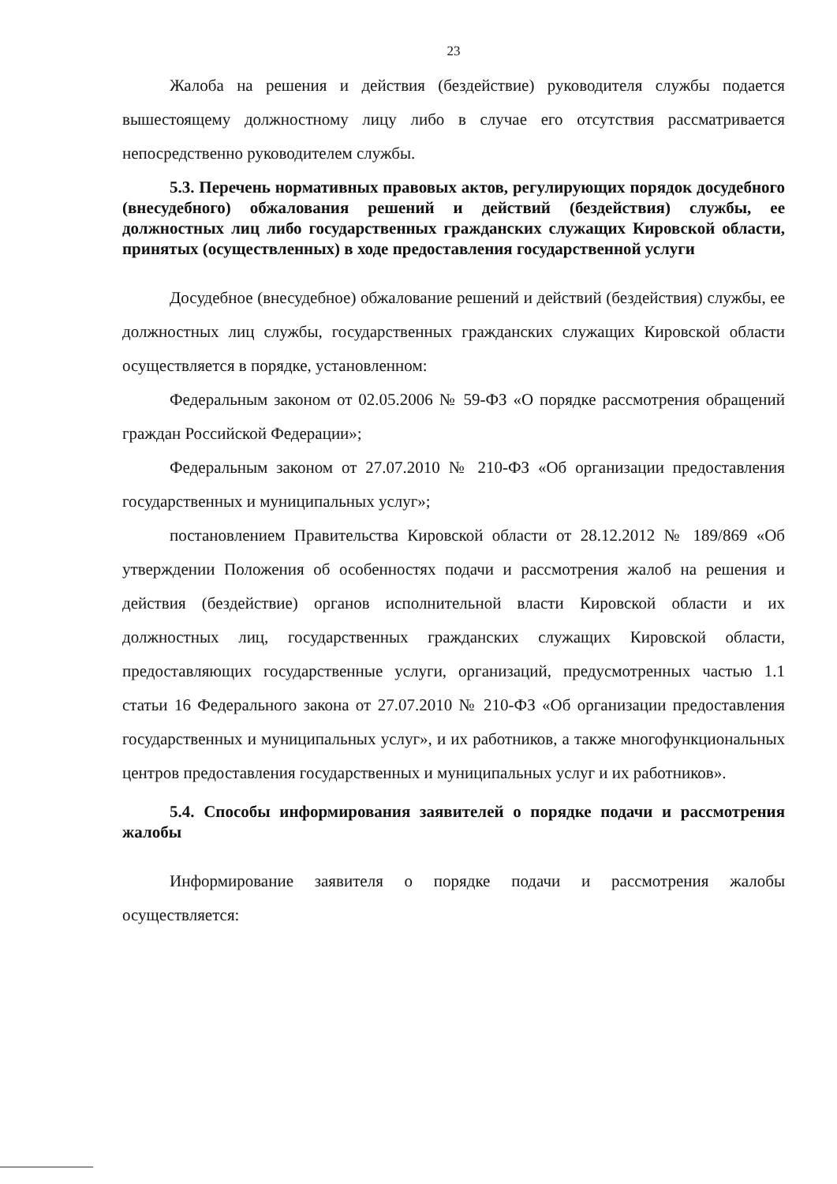23
Жалоба на решения и действия (бездействие) руководителя службы подается вышестоящему должностному лицу либо в случае его отсутствия рассматривается непосредственно руководителем службы.
5.3. Перечень нормативных правовых актов, регулирующих порядок досудебного (внесудебного) обжалования решений и действий (бездействия) службы, ее должностных лиц либо государственных гражданских служащих Кировской области, принятых (осуществленных) в ходе предоставления государственной услуги
Досудебное (внесудебное) обжалование решений и действий (бездействия) службы, ее должностных лиц службы, государственных гражданских служащих Кировской области осуществляется в порядке, установленном:
Федеральным законом от 02.05.2006 № 59-ФЗ «О порядке рассмотрения обращений граждан Российской Федерации»;
Федеральным законом от 27.07.2010 № 210-ФЗ «Об организации предоставления государственных и муниципальных услуг»;
постановлением Правительства Кировской области от 28.12.2012 № 189/869 «Об утверждении Положения об особенностях подачи и рассмотрения жалоб на решения и действия (бездействие) органов исполнительной власти Кировской области и их должностных лиц, государственных гражданских служащих Кировской области, предоставляющих государственные услуги, организаций, предусмотренных частью 1.1 статьи 16 Федерального закона от 27.07.2010 № 210-ФЗ «Об организации предоставления государственных и муниципальных услуг», и их работников, а также многофункциональных центров предоставления государственных и муниципальных услуг и их работников».
5.4. Способы информирования заявителей о порядке подачи и рассмотрения жалобы
Информирование заявителя о порядке подачи и рассмотрения жалобы осуществляется: